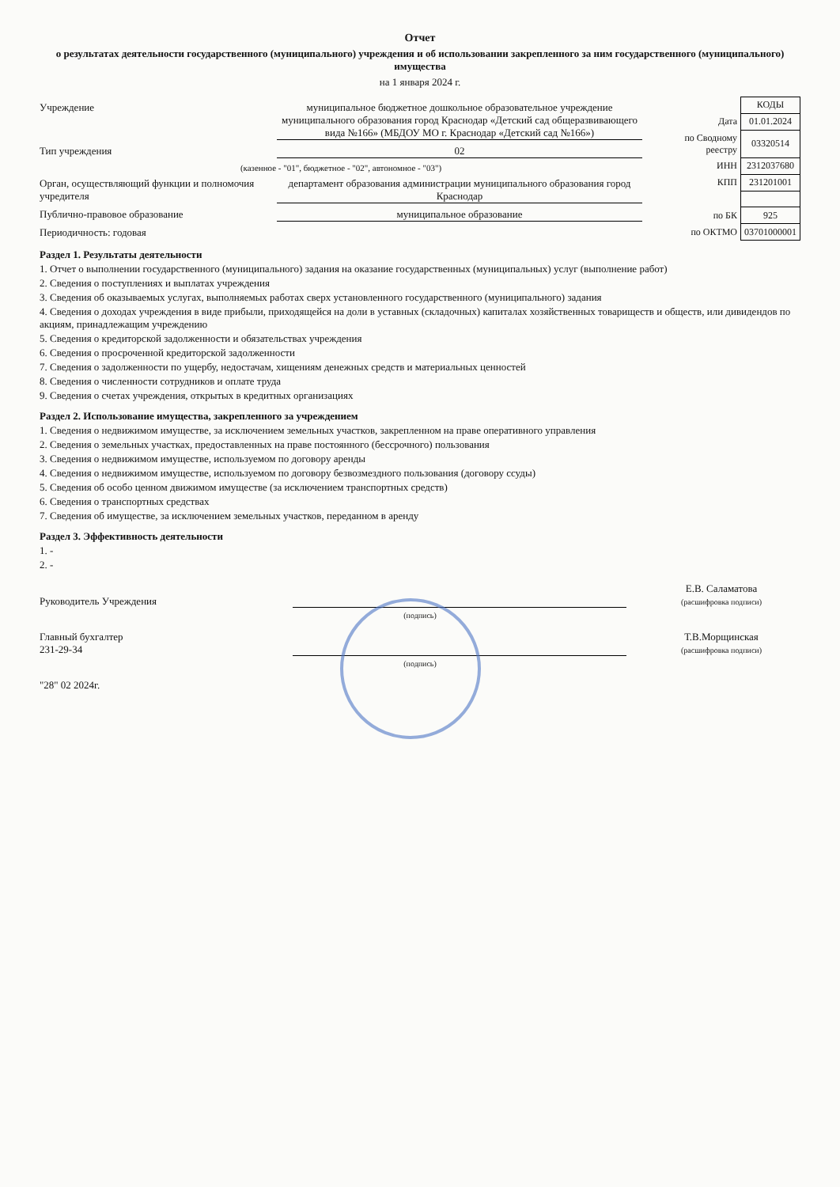Отчет
о результатах деятельности государственного (муниципального) учреждения и об использовании закрепленного за ним государственного (муниципального) имущества
на 1 января 2024 г.
Учреждение муниципальное бюджетное дошкольное образовательное учреждение муниципального образования город Краснодар «Детский сад общеразвивающего вида №166» (МБДОУ МО г. Краснодар «Детский сад №166»)
Тип учреждения 02
(казенное - "01", бюджетное - "02", автономное - "03")
Орган, осуществляющий функции и полномочия учредителя
департамент образования администрации муниципального образования город Краснодар
Публично-правовое образование муниципальное образование
Периодичность: годовая
| | КОДЫ |
| Дата | 01.01.2024 |
| по Сводному реестру | 03320514 |
| ИНН | 2312037680 |
| КПП | 231201001 |
| по БК | 925 |
| по ОКТМО | 03701000001 |
Раздел 1. Результаты деятельности
1. Отчет о выполнении государственного (муниципального) задания на оказание государственных (муниципальных) услуг (выполнение работ)
2. Сведения о поступлениях и выплатах учреждения
3. Сведения об оказываемых услугах, выполняемых работах сверх установленного государственного (муниципального) задания
4. Сведения о доходах учреждения в виде прибыли, приходящейся на доли в уставных (складочных) капиталах хозяйственных товариществ и обществ, или дивидендов по акциям, принадлежащим учреждению
5. Сведения о кредиторской задолженности и обязательствах учреждения
6. Сведения о просроченной кредиторской задолженности
7. Сведения о задолженности по ущербу, недостачам, хищениям денежных средств и материальных ценностей
8. Сведения о численности сотрудников и оплате труда
9. Сведения о счетах учреждения, открытых в кредитных организациях
Раздел 2. Использование имущества, закрепленного за учреждением
1. Сведения о недвижимом имуществе, за исключением земельных участков, закрепленном на праве оперативного управления
2. Сведения о земельных участках, предоставленных на праве постоянного (бессрочного) пользования
3. Сведения о недвижимом имуществе, используемом по договору аренды
4. Сведения о недвижимом имуществе, используемом по договору безвозмездного пользования (договору ссуды)
5. Сведения об особо ценном движимом имуществе (за исключением транспортных средств)
6. Сведения о транспортных средствах
7. Сведения об имуществе, за исключением земельных участков, переданном в аренду
Раздел 3. Эффективность деятельности
1. -
2. -
Руководитель Учреждения
Е.В. Саламатова
(расшифровка подписи)
(подпись)
Главный бухгалтер
231-29-34
Т.В.Морщинская
(расшифровка подписи)
(подпись)
"28" 02 2024г.